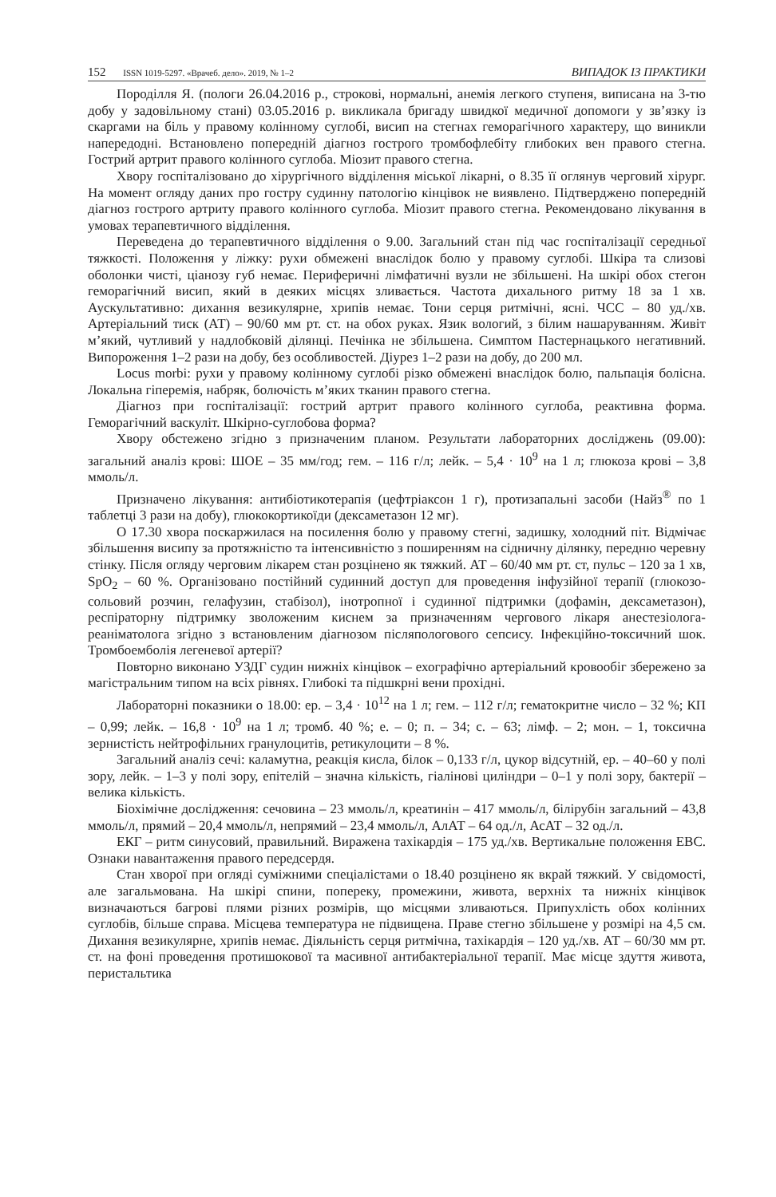152 ISSN 1019-5297. «Врачеб. дело». 2019, № 1–2 ВИПАДОК ІЗ ПРАКТИКИ
Породілля Я. (пологи 26.04.2016 р., строкові, нормальні, анемія легкого ступеня, виписана на 3-тю добу у задовільному стані) 03.05.2016 р. викликала бригаду швидкої медичної допомоги у зв’язку із скаргами на біль у правому колінному суглобі, висип на стегнах геморагічного характеру, що виникли напередодні. Встановлено попередній діагноз гострого тромбофлебіту глибоких вен правого стегна. Гострий артрит правого колінного суглоба. Міозит правого стегна.
Хвору госпіталізовано до хірургічного відділення міської лікарні, о 8.35 її оглянув черговий хірург. На момент огляду даних про гостру судинну патологію кінцівок не виявлено. Підтверджено попередній діагноз гострого артриту правого колінного суглоба. Міозит правого стегна. Рекомендовано лікування в умовах терапевтичного відділення.
Переведена до терапевтичного відділення о 9.00. Загальний стан під час госпіталізації середньої тяжкості. Положення у ліжку: рухи обмежені внаслідок болю у правому суглобі. Шкіра та слизові оболонки чисті, ціанозу губ немає. Периферичні лімфатичні вузли не збільшені. На шкірі обох стегон геморагічний висип, який в деяких місцях зливається. Частота дихального ритму 18 за 1 хв. Аускультативно: дихання везикулярне, хрипів немає. Тони серця ритмічні, ясні. ЧСС – 80 уд./хв. Артеріальний тиск (АТ) – 90/60 мм рт. ст. на обох руках. Язик вологий, з білим нашаруванням. Живіт м’який, чутливий у надлобковій ділянці. Печінка не збільшена. Симптом Пастернацького негативний. Випороження 1–2 рази на добу, без особливостей. Діурез 1–2 рази на добу, до 200 мл.
Locus morbi: рухи у правому колінному суглобі різко обмежені внаслідок болю, пальпація болісна. Локальна гіперемія, набряк, болючість м’яких тканин правого стегна.
Діагноз при госпіталізації: гострий артрит правого колінного суглоба, реактивна форма. Геморагічний васкуліт. Шкірно-суглобова форма?
Хвору обстежено згідно з призначеним планом. Результати лабораторних досліджень (09.00): загальний аналіз крові: ШОЕ – 35 мм/год; гем. – 116 г/л; лейк. – 5,4 · 10<sup>9</sup> на 1 л; глюкоза крові – 3,8 ммоль/л.
Призначено лікування: антибіотикотерапія (цефтріаксон 1 г), протизапальні засоби (Найз<sup>®</sup> по 1 таблетці 3 рази на добу), глюкокортикоїди (дексаметазон 12 мг).
О 17.30 хвора поскаржилася на посилення болю у правому стегні, задишку, холодний піт. Відмічає збільшення висипу за протяжністю та інтенсивністю з поширенням на сідничну ділянку, передню черевну стінку. Після огляду черговим лікарем стан розцінено як тяжкий. АТ – 60/40 мм рт. ст, пульс – 120 за 1 хв, SpO<sub>2</sub> – 60 %. Організовано постійний судинний доступ для проведення інфузійної терапії (глюкозо-сольовий розчин, гелафузин, стабізол), інотропної і судинної підтримки (дофамін, дексаметазон), респіраторну підтримку зволоженим киснем за призначенням чергового лікаря анестезіолога-реаніматолога згідно з встановленим діагнозом післяпологового сепсису. Інфекційно-токсичний шок. Тромбоемболія легеневої артерії?
Повторно виконано УЗДГ судин нижніх кінцівок – ехографічно артеріальний кровообіг збережено за магістральним типом на всіх рівнях. Глибокі та підшкрні вени прохідні.
Лабораторні показники о 18.00: ер. – 3,4 · 10<sup>12</sup> на 1 л; гем. – 112 г/л; гематокритне число – 32 %; КП – 0,99; лейк. – 16,8 · 10<sup>9</sup> на 1 л; тромб. 40 %; е. – 0; п. – 34; с. – 63; лімф. – 2; мон. – 1, токсична зернистість нейтрофільних гранулоцитів, ретикулоцити – 8 %.
Загальний аналіз сечі: каламутна, реакція кисла, білок – 0,133 г/л, цукор відсутній, ер. – 40–60 у полі зору, лейк. – 1–3 у полі зору, епітелій – значна кількість, гіалінові циліндри – 0–1 у полі зору, бактерії – велика кількість.
Біохімічне дослідження: сечовина – 23 ммоль/л, креатинін – 417 ммоль/л, білірубін загальний – 43,8 ммоль/л, прямий – 20,4 ммоль/л, непрямий – 23,4 ммоль/л, АлАТ – 64 од./л, АсАТ – 32 од./л.
ЕКГ – ритм синусовий, правильний. Виражена тахікардія – 175 уд./хв. Вертикальне положення ЕВС. Ознаки навантаження правого передсердя.
Стан хворої при огляді суміжними спеціалістами о 18.40 розцінено як вкрай тяжкий. У свідомості, але загальмована. На шкірі спини, попереку, промежини, живота, верхніх та нижніх кінцівок визначаються багрові плями різних розмірів, що місцями зливаються. Припухлість обох колінних суглобів, більше справа. Місцева температура не підвищена. Праве стегно збільшене у розмірі на 4,5 см. Дихання везикулярне, хрипів немає. Діяльність серця ритмічна, тахікардія – 120 уд./хв. АТ – 60/30 мм рт. ст. на фоні проведення протишокової та масивної антибактеріальної терапії. Має місце здуття живота, перистальтика